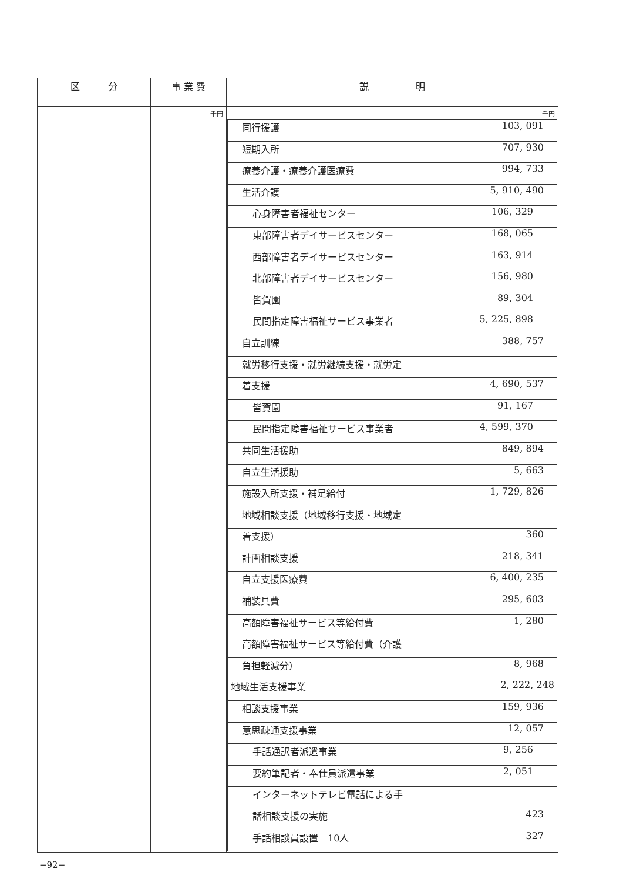| 区 分 | 事 業 費 | 説 明 |
| --- | --- | --- |
| | 千円 | 千円 / 同行援護 / 103, 091 / / 短期入所 / 707, 930 / / 療養介護・療養介護医療費 / 994, 733 / / 生活介護 / 5, 910, 490 / / 心身障害者福祉センター / 106, 329 / / 東部障害者デイサービスセンター / 168, 065 / / 西部障害者デイサービスセンター / 163, 914 / / 北部障害者デイサービスセンター / 156, 980 / / 皆賀園 / 89, 304 / / 民間指定障害福祉サービス事業者 / 5, 225, 898 / / 自立訓練 / 388, 757 / / 就労移行支援・就労継続支援・就労定 / / / 着支援 / 4, 690, 537 / / 皆賀園 / 91, 167 / / 民間指定障害福祉サービス事業者 / 4, 599, 370 / / 共同生活援助 / 849, 894 / / 自立生活援助 / 5, 663 / / 施設入所支援・補足給付 / 1, 729, 826 / / 地域相談支援（地域移行支援・地域定 / / / 着支援） / 360 / / 計画相談支援 / 218, 341 / / 自立支援医療費 / 6, 400, 235 / / 補装具費 / 295, 603 / / 高額障害福祉サービス等給付費 / 1, 280 / / 高額障害福祉サービス等給付費（介護 / / / 負担軽減分） / 8, 968 / / 地域生活支援事業 / 2, 222, 248 / / 相談支援事業 / 159, 936 / / 意思疎通支援事業 / 12, 057 / / 手話通訳者派遣事業 / 9, 256 / / 要約筆記者・奉仕員派遣事業 / 2, 051 / / インターネットテレビ電話による手 / / / 話相談支援の実施 / 423 / / 手話相談員設置 10人 / 327 / |
−92−